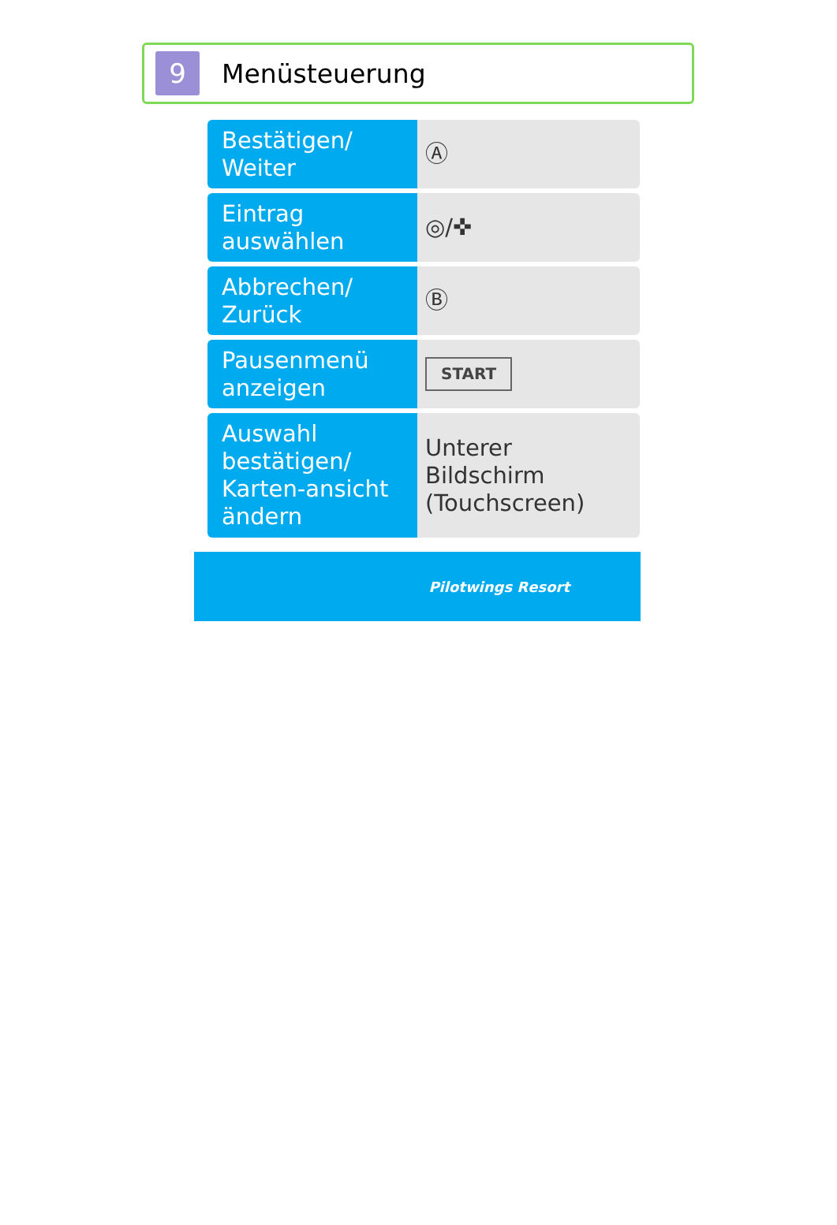9
Menüsteuerung
| Bestätigen/ Weiter | Ⓐ |
| Eintrag auswählen | ◎/✜ |
| Abbrechen/ Zurück | Ⓑ |
| Pausenmenü anzeigen | START |
| Auswahl bestätigen/ Karten-ansicht ändern | Unterer Bildschirm (Touchscreen) |
Pilotwings Resort